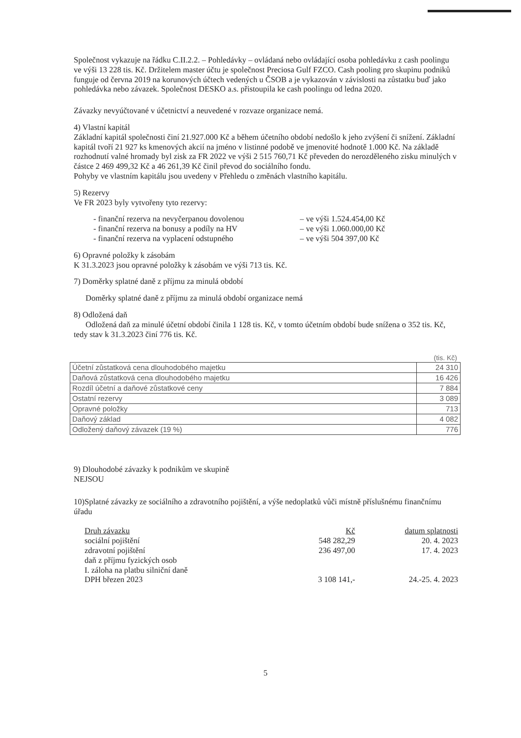Společnost vykazuje na řádku C.II.2.2. – Pohledávky – ovládaná nebo ovládající osoba pohledávku z cash poolingu ve výši 13 228 tis. Kč. Držitelem master účtu je společnost Preciosa Gulf FZCO. Cash pooling pro skupinu podniků funguje od června 2019 na korunových účtech vedených u ČSOB a je vykazován v závislosti na zůstatku buď jako pohledávka nebo závazek. Společnost DESKO a.s. přistoupila ke cash poolingu od ledna 2020.
Závazky nevyúčtované v účetnictví a neuvedené v rozvaze organizace nemá.
4) Vlastní kapitál
Základní kapitál společnosti činí 21.927.000 Kč a během účetního období nedošlo k jeho zvýšení či snížení. Základní kapitál tvoří 21 927 ks kmenových akcií na jméno v listinné podobě ve jmenovité hodnotě 1.000 Kč. Na základě rozhodnutí valné hromady byl zisk za FR 2022 ve výši 2 515 760,71 Kč převeden do nerozděleného zisku minulých v částce 2 469 499,32 Kč a 46 261,39 Kč činil převod do sociálního fondu.
Pohyby ve vlastním kapitálu jsou uvedeny v Přehledu o změnách vlastního kapitálu.
5) Rezervy
Ve FR 2023 byly vytvořeny tyto rezervy:
- finanční rezerva na nevyčerpanou dovolenou – ve výši 1.524.454,00 Kč
- finanční rezerva na bonusy a podíly na HV – ve výši 1.060.000,00 Kč
- finanční rezerva na vyplacení odstupného – ve výši 504 397,00 Kč
6) Opravné položky k zásobám
K 31.3.2023 jsou opravné položky k zásobám ve výši 713 tis. Kč.
7) Doměrky splatné daně z příjmu za minulá období
Doměrky splatné daně z příjmu za minulá období organizace nemá
8) Odložená daň
Odložená daň za minulé účetní období činila 1 128 tis. Kč, v tomto účetním období bude snížena o 352 tis. Kč, tedy stav k 31.3.2023 činí 776 tis. Kč.
(tis. Kč)
| Účetní zůstatková cena dlouhodobého majetku | 24 310 |
| Daňová zůstatková cena dlouhodobého majetku | 16 426 |
| Rozdíl účetní a daňové zůstatkové ceny | 7 884 |
| Ostatní rezervy | 3 089 |
| Opravné položky | 713 |
| Daňový základ | 4 082 |
| Odložený daňový závazek (19 %) | 776 |
9) Dlouhodobé závazky k podnikům ve skupině
NEJSOU
10)Splatné závazky ze sociálního a zdravotního pojištění, a výše nedoplatků vůči místně příslušnému finančnímu úřadu
| Druh závazku | Kč | datum splatnosti |
| --- | --- | --- |
| sociální pojištění | 548 282,29 | 20. 4. 2023 |
| zdravotní pojištění | 236 497,00 | 17. 4. 2023 |
| daň z příjmu fyzických osob | | |
| I. záloha na platbu silniční daně | | |
| DPH březen 2023 | 3 108 141,- | 24.-25. 4. 2023 |
5